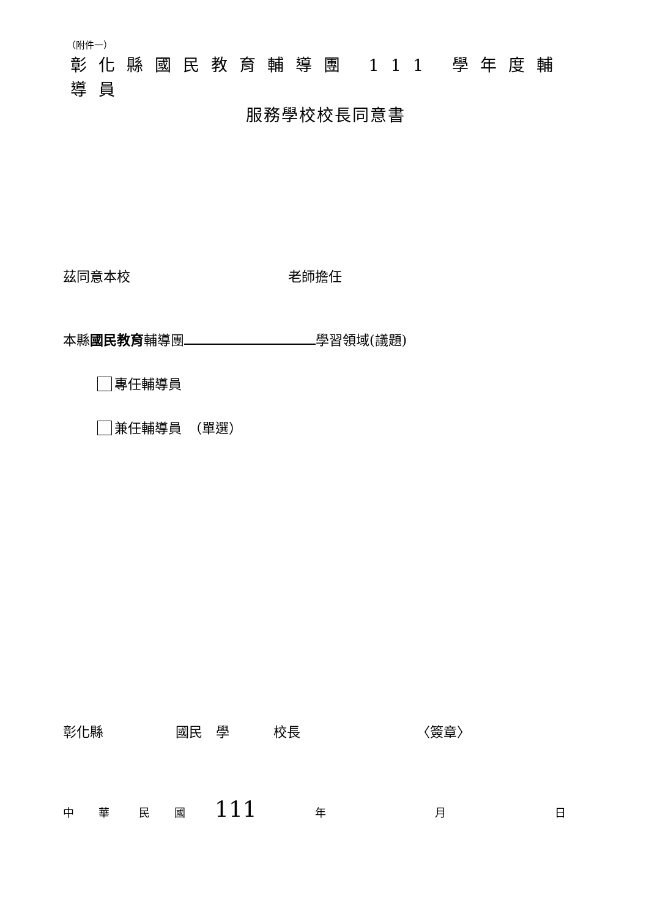（附件一）
彰化縣國民教育輔導團 111 學年度輔導員
服務學校校長同意書
茲同意本校 老師擔任
本縣國民教育輔導團 學習領域(議題)
專任輔導員
兼任輔導員　（單選）
彰化縣 國民　學 校長 〈簽章〉
中華民國 111 年 月 日